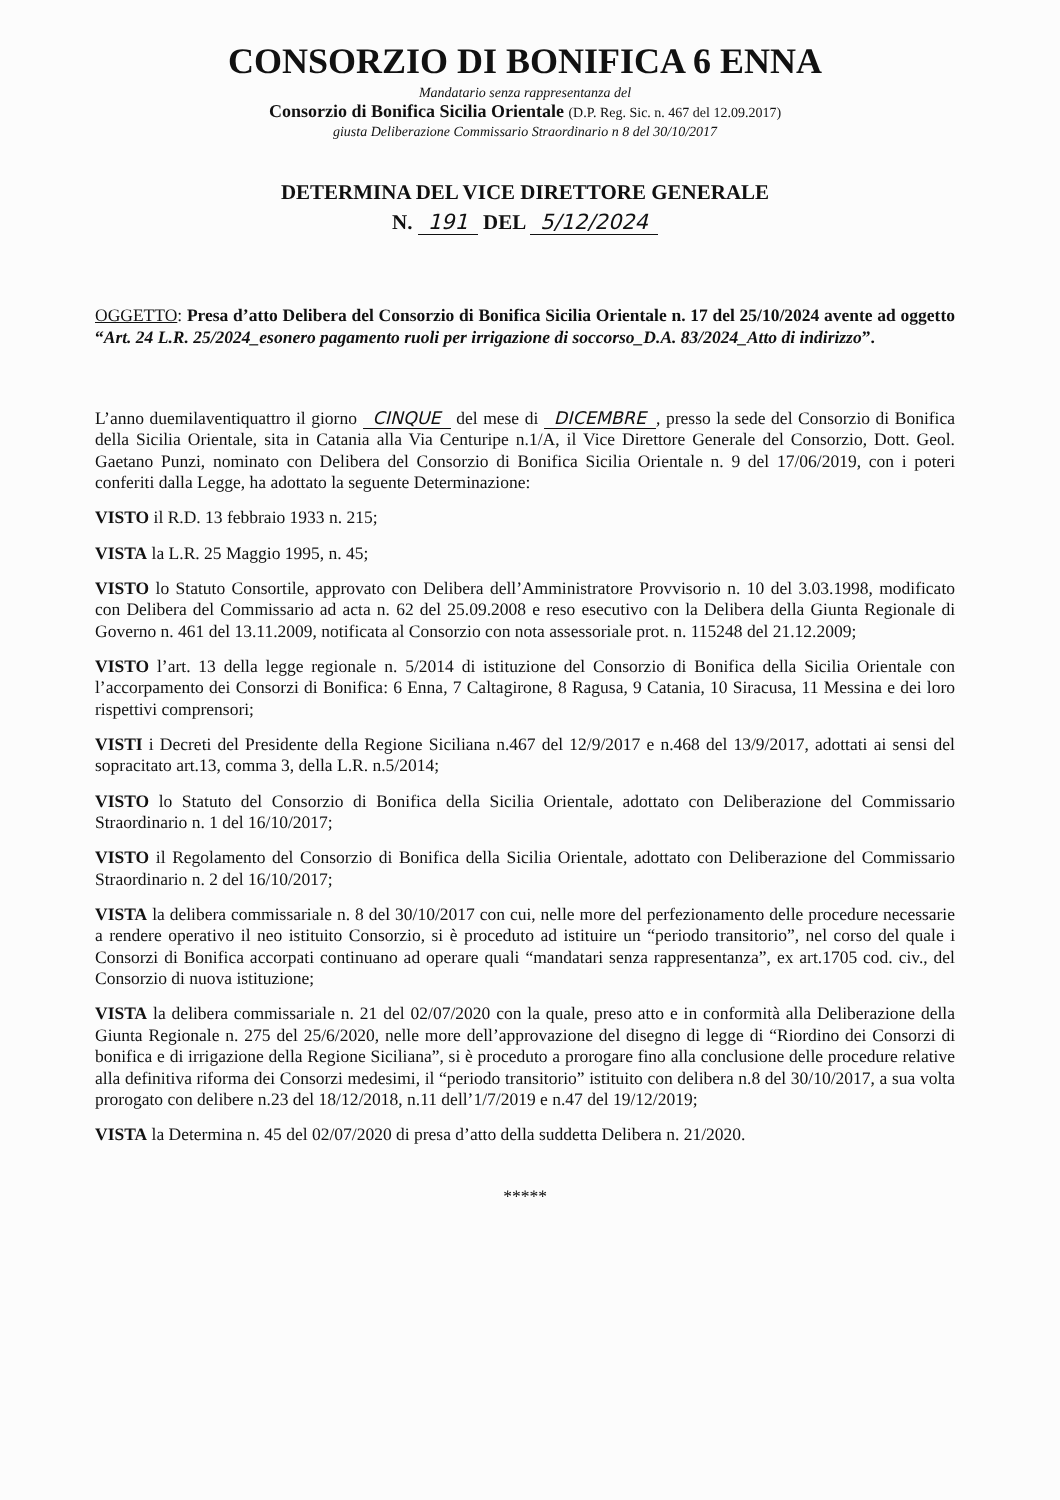CONSORZIO DI BONIFICA 6 ENNA
Mandatario senza rappresentanza del
Consorzio di Bonifica Sicilia Orientale (D.P. Reg. Sic. n. 467 del 12.09.2017)
giusta Deliberazione Commissario Straordinario n 8 del 30/10/2017
DETERMINA DEL VICE DIRETTORE GENERALE
N. 191 DEL 5/12/2024
OGGETTO: Presa d’atto Delibera del Consorzio di Bonifica Sicilia Orientale n. 17 del 25/10/2024 avente ad oggetto “Art. 24 L.R. 25/2024_esonero pagamento ruoli per irrigazione di soccorso_D.A. 83/2024_Atto di indirizzo”.
L’anno duemilaventiquattro il giorno CINQUE del mese di DICEMBRE, presso la sede del Consorzio di Bonifica della Sicilia Orientale, sita in Catania alla Via Centuripe n.1/A, il Vice Direttore Generale del Consorzio, Dott. Geol. Gaetano Punzi, nominato con Delibera del Consorzio di Bonifica Sicilia Orientale n. 9 del 17/06/2019, con i poteri conferiti dalla Legge, ha adottato la seguente Determinazione:
VISTO il R.D. 13 febbraio 1933 n. 215;
VISTA la L.R. 25 Maggio 1995, n. 45;
VISTO lo Statuto Consortile, approvato con Delibera dell’Amministratore Provvisorio n. 10 del 3.03.1998, modificato con Delibera del Commissario ad acta n. 62 del 25.09.2008 e reso esecutivo con la Delibera della Giunta Regionale di Governo n. 461 del 13.11.2009, notificata al Consorzio con nota assessoriale prot. n. 115248 del 21.12.2009;
VISTO l’art. 13 della legge regionale n. 5/2014 di istituzione del Consorzio di Bonifica della Sicilia Orientale con l’accorpamento dei Consorzi di Bonifica: 6 Enna, 7 Caltagirone, 8 Ragusa, 9 Catania, 10 Siracusa, 11 Messina e dei loro rispettivi comprensori;
VISTI i Decreti del Presidente della Regione Siciliana n.467 del 12/9/2017 e n.468 del 13/9/2017, adottati ai sensi del sopracitato art.13, comma 3, della L.R. n.5/2014;
VISTO lo Statuto del Consorzio di Bonifica della Sicilia Orientale, adottato con Deliberazione del Commissario Straordinario n. 1 del 16/10/2017;
VISTO il Regolamento del Consorzio di Bonifica della Sicilia Orientale, adottato con Deliberazione del Commissario Straordinario n. 2 del 16/10/2017;
VISTA la delibera commissariale n. 8 del 30/10/2017 con cui, nelle more del perfezionamento delle procedure necessarie a rendere operativo il neo istituito Consorzio, si è proceduto ad istituire un “periodo transitorio”, nel corso del quale i Consorzi di Bonifica accorpati continuano ad operare quali “mandatari senza rappresentanza”, ex art.1705 cod. civ., del Consorzio di nuova istituzione;
VISTA la delibera commissariale n. 21 del 02/07/2020 con la quale, preso atto e in conformità alla Deliberazione della Giunta Regionale n. 275 del 25/6/2020, nelle more dell’approvazione del disegno di legge di “Riordino dei Consorzi di bonifica e di irrigazione della Regione Siciliana”, si è proceduto a prorogare fino alla conclusione delle procedure relative alla definitiva riforma dei Consorzi medesimi, il “periodo transitorio” istituito con delibera n.8 del 30/10/2017, a sua volta prorogato con delibere n.23 del 18/12/2018, n.11 dell’1/7/2019 e n.47 del 19/12/2019;
VISTA la Determina n. 45 del 02/07/2020 di presa d’atto della suddetta Delibera n. 21/2020.
*****